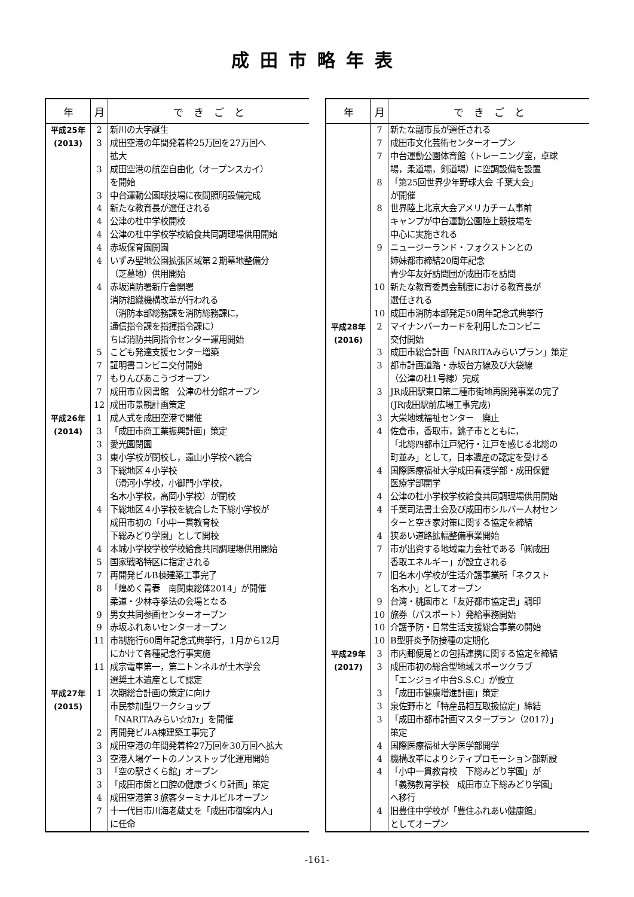成田市略年表
| 年 | 月 | で き ご と |
| --- | --- | --- |
| 平成25年 | 2 | 新川の大字誕生 |
| (2013) | 3 | 成田空港の年間発着枠25万回を27万回へ |
| | | 拡大 |
| | 3 | 成田空港の航空自由化（オープンスカイ） |
| | | を開始 |
| | 3 | 中台運動公園球技場に夜間照明設備完成 |
| | 4 | 新たな教育長が選任される |
| | 4 | 公津の杜中学校開校 |
| | 4 | 公津の杜中学校学校給食共同調理場供用開始 |
| | 4 | 赤坂保育園開園 |
| | 4 | いずみ聖地公園拡張区域第２期墓地整備分 |
| | | （芝墓地）供用開始 |
| | 4 | 赤坂消防署新庁舎開署 |
| | | 消防組織機構改革が行われる |
| | | （消防本部総務課を消防総務課に， |
| | | 通信指令課を指揮指令課に） |
| | | ちば消防共同指令センター運用開始 |
| | 5 | こども発達支援センター増築 |
| | 7 | 証明書コンビニ交付開始 |
| | 7 | もりんぴあこうづオープン |
| | 7 | 成田市立図書館 公津の杜分館オープン |
| | 12 | 成田市景観計画策定 |
| 平成26年 | 1 | 成人式を成田空港で開催 |
| (2014) | 3 | 「成田市商工業振興計画」策定 |
| | 3 | 愛光園閉園 |
| | 3 | 東小学校が閉校し，遠山小学校へ統合 |
| | 3 | 下総地区４小学校 |
| | | （滑河小学校，小御門小学校， |
| | | 名木小学校，高岡小学校）が閉校 |
| | 4 | 下総地区４小学校を統合した下総小学校が |
| | | 成田市初の「小中一貫教育校 |
| | | 下総みどり学園」として開校 |
| | 4 | 本城小学校学校学校給食共同調理場供用開始 |
| | 5 | 国家戦略特区に指定される |
| | 7 | 再開発ビルB棟建築工事完了 |
| | 8 | 「煌めく青春 南関東総体2014」が開催 |
| | | 柔道・少林寺拳法の会場となる |
| | 9 | 男女共同参画センターオープン |
| | 9 | 赤坂ふれあいセンターオープン |
| | 11 | 市制施行60周年記念式典挙行，1月から12月 |
| | | にかけて各種記念行事実施 |
| | 11 | 成宗電車第一，第二トンネルが土木学会 |
| | | 選奨土木遺産として認定 |
| 平成27年 | 1 | 次期総合計画の策定に向け |
| (2015) | | 市民参加型ワークショップ |
| | | 「NARITAみらい☆ｶﾌｪ」を開催 |
| | 2 | 再開発ビルA棟建築工事完了 |
| | 3 | 成田空港の年間発着枠27万回を30万回へ拡大 |
| | 3 | 空港入場ゲートのノンストップ化運用開始 |
| | 3 | 「空の駅さくら館」オープン |
| | 3 | 「成田市歯と口腔の健康づくり計画」策定 |
| | 4 | 成田空港第３旅客ターミナルビルオープン |
| | 7 | 十一代目市川海老蔵丈を「成田市御案内人」 |
| | | に任命 |
| 年 | 月 | で き ご と |
| --- | --- | --- |
| | 7 | 新たな副市長が選任される |
| | 7 | 成田市文化芸術センターオープン |
| | 7 | 中台運動公園体育館（トレーニング室，卓球 |
| | | 場，柔道場，剣道場）に空調設備を設置 |
| | 8 | 「第25回世界少年野球大会 千葉大会」 |
| | | が開催 |
| | 8 | 世界陸上北京大会アメリカチーム事前 |
| | | キャンプが中台運動公園陸上競技場を |
| | | 中心に実施される |
| | 9 | ニュージーランド・フォクストンとの |
| | | 姉妹都市締結20周年記念 |
| | | 青少年友好訪問団が成田市を訪問 |
| | 10 | 新たな教育委員会制度における教育長が |
| | | 選任される |
| | 10 | 成田市消防本部発足50周年記念式典挙行 |
| 平成28年 | 2 | マイナンバーカードを利用したコンビニ |
| (2016) | | 交付開始 |
| | 3 | 成田市総合計画「NARITAみらいプラン」策定 |
| | 3 | 都市計画道路・赤坂台方線及び大袋線 |
| | | （公津の杜1号線）完成 |
| | 3 | JR成田駅東口第二種市街地再開発事業の完了 |
| | | (JR成田駅前広場工事完成) |
| | 3 | 大栄地域福祉センター 廃止 |
| | 4 | 佐倉市，香取市，銚子市とともに， |
| | | 「北総四都市江戸紀行・江戸を感じる北総の |
| | | 町並み」として，日本遺産の認定を受ける |
| | 4 | 国際医療福祉大学成田看護学部・成田保健 |
| | | 医療学部開学 |
| | 4 | 公津の杜小学校学校給食共同調理場供用開始 |
| | 4 | 千葉司法書士会及び成田市シルバー人材セン |
| | | ターと空き家対策に関する協定を締結 |
| | 4 | 狭あい道路拡幅整備事業開始 |
| | 7 | 市が出資する地域電力会社である「㈱成田 |
| | | 香取エネルギー」が設立される |
| | 7 | 旧名木小学校が生活介護事業所「ネクスト |
| | | 名木小」としてオープン |
| | 9 | 台湾・桃園市と「友好都市協定書」調印 |
| | 10 | 旅券（パスポート）発給事務開始 |
| | 10 | 介護予防・日常生活支援総合事業の開始 |
| | 10 | B型肝炎予防接種の定期化 |
| 平成29年 | 3 | 市内郵便局との包括連携に関する協定を締結 |
| (2017) | 3 | 成田市初の総合型地域スポーツクラブ |
| | | 「エンジョイ中台S.S.C」が設立 |
| | 3 | 「成田市健康増進計画」策定 |
| | 3 | 泉佐野市と「特産品相互取扱協定」締結 |
| | 3 | 「成田市都市計画マスタープラン（2017）」 |
| | | 策定 |
| | 4 | 国際医療福祉大学医学部開学 |
| | 4 | 機構改革によりシティプロモーション部新設 |
| | 4 | 「小中一貫教育校 下総みどり学園」が |
| | | 「義務教育学校 成田市立下総みどり学園」 |
| | | へ移行 |
| | 4 | 旧豊住中学校が「豊住ふれあい健康館」 |
| | | としてオープン |
-161-